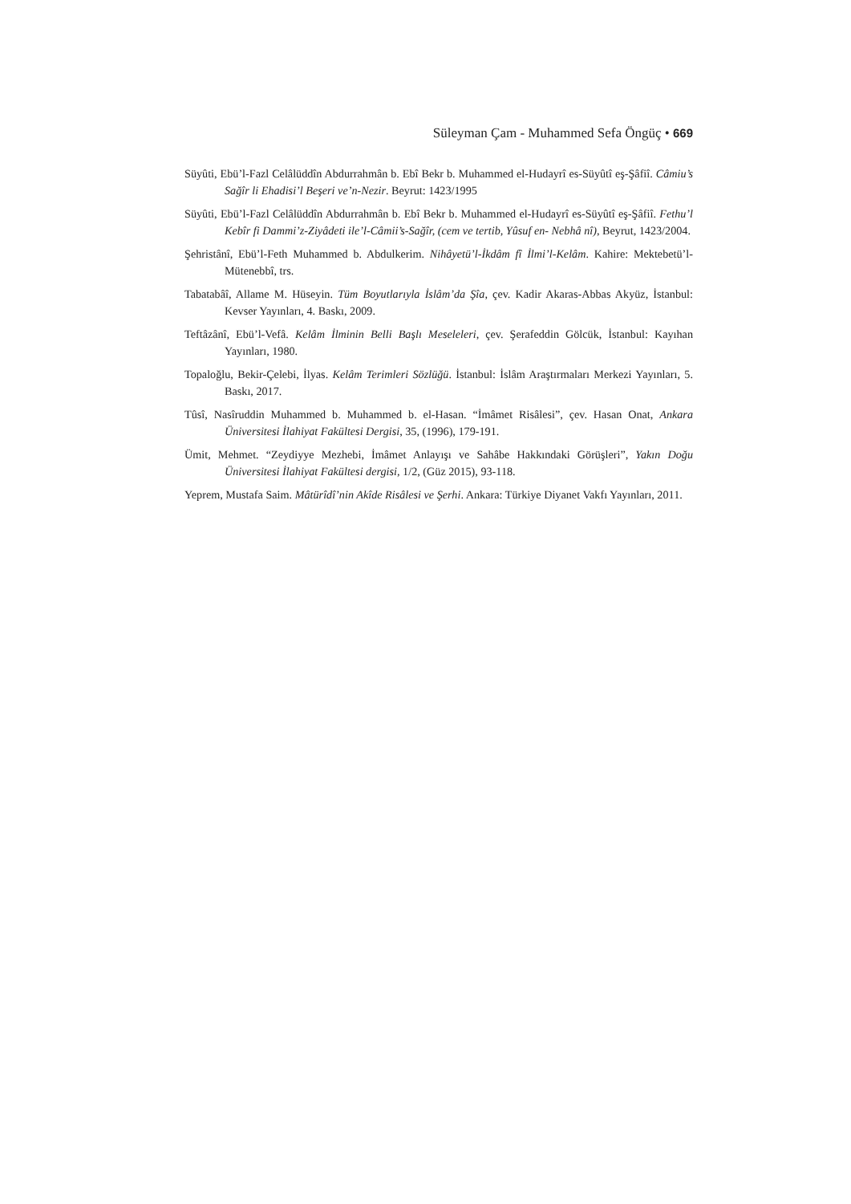Süleyman Çam - Muhammed Sefa Öngüç • 669
Süyûti, Ebü’l-Fazl Celâlüddîn Abdurrahmân b. Ebî Bekr b. Muhammed el-Hudayrî es-Süyûtî eş-Şâfiî. Câmiu’s Sağîr li Ehadisi’l Beşeri ve’n-Nezir. Beyrut: 1423/1995
Süyûti, Ebü’l-Fazl Celâlüddîn Abdurrahmân b. Ebî Bekr b. Muhammed el-Hudayrî es-Süyûtî eş-Şâfiî. Fethu’l Kebîr fi Dammi’z-Ziyâdeti ile’l-Câmii’s-Sağîr, (cem ve tertib, Yûsuf en- Nebhâ nî), Beyrut, 1423/2004.
Şehristânî, Ebü’l-Feth Muhammed b. Abdulkerim. Nihâyetü’l-İkdâm fî İlmi’l-Kelâm. Kahire: Mektebetü’l-Mütenebbî, trs.
Tabatabâî, Allame M. Hüseyin. Tüm Boyutlarıyla İslâm’da Şîa, çev. Kadir Akaras-Abbas Akyüz, İstanbul: Kevser Yayınları, 4. Baskı, 2009.
Teftâzânî, Ebü’l-Vefâ. Kelâm İlminin Belli Başlı Meseleleri, çev. Şerafeddin Gölcük, İstanbul: Kayıhan Yayınları, 1980.
Topaloğlu, Bekir-Çelebi, İlyas. Kelâm Terimleri Sözlüğü. İstanbul: İslâm Araştırmaları Merkezi Yayınları, 5. Baskı, 2017.
Tûsî, Nasîruddin Muhammed b. Muhammed b. el-Hasan. “İmâmet Risâlesi”, çev. Hasan Onat, Ankara Üniversitesi İlahiyat Fakültesi Dergisi, 35, (1996), 179-191.
Ümit, Mehmet. “Zeydiyye Mezhebi, İmâmet Anlayışı ve Sahâbe Hakkındaki Görüşleri”, Yakın Doğu Üniversitesi İlahiyat Fakültesi dergisi, 1/2, (Güz 2015), 93-118.
Yeprem, Mustafa Saim. Mâtürîdî’nin Akîde Risâlesi ve Şerhi. Ankara: Türkiye Diyanet Vakfı Yayınları, 2011.